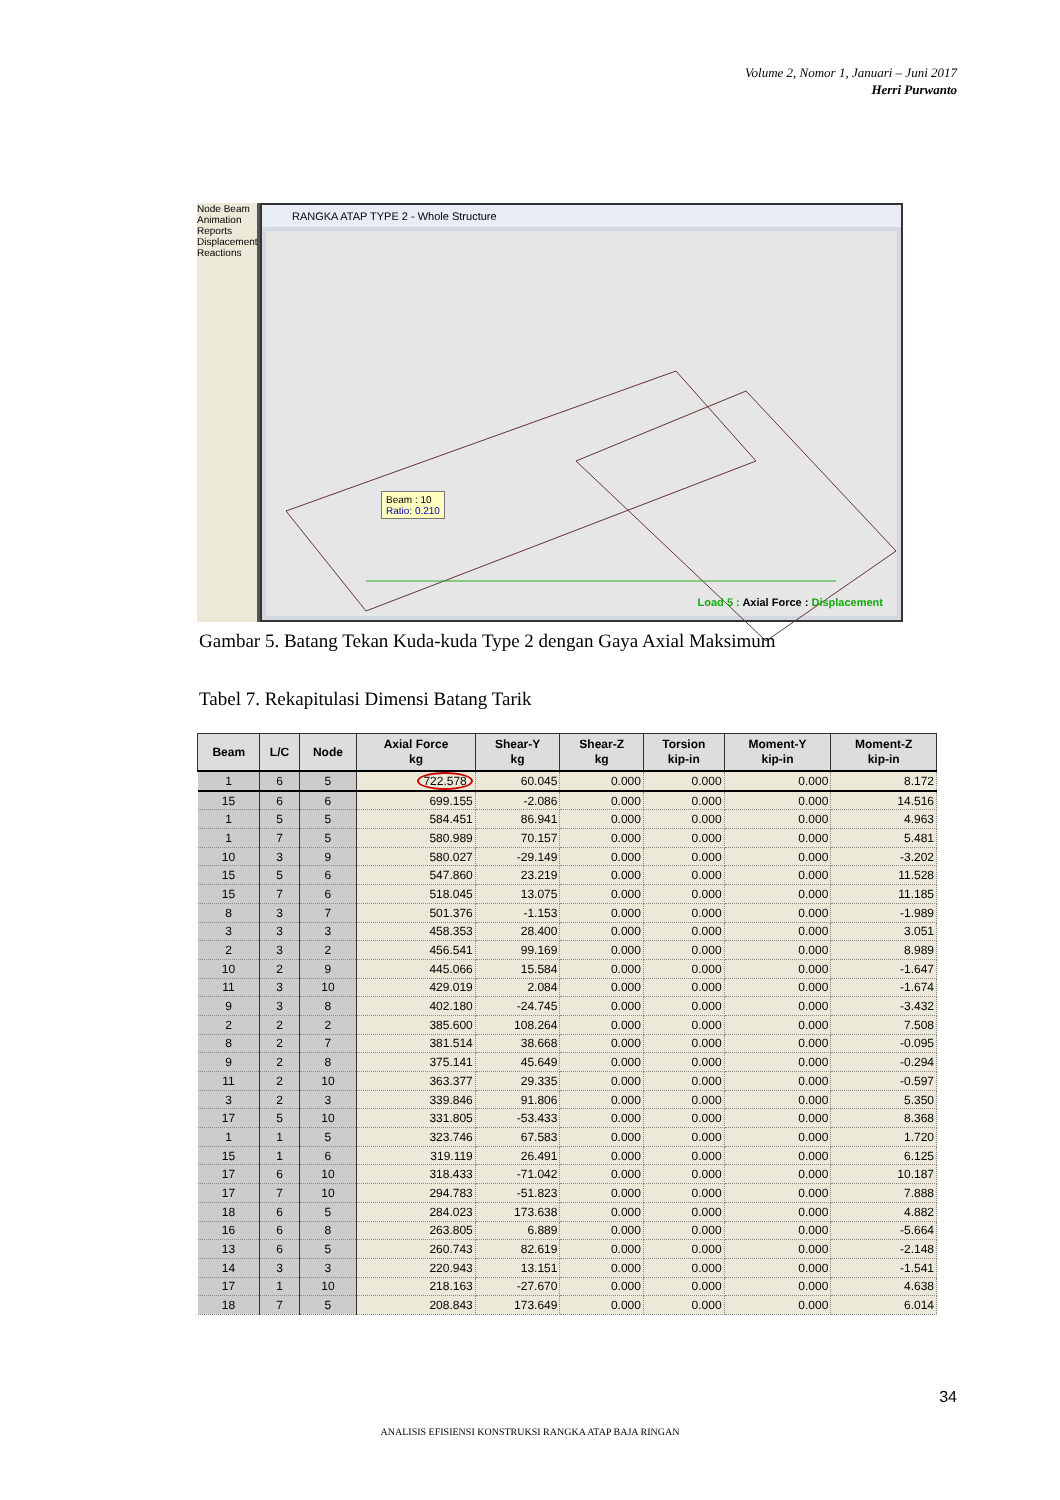Volume 2, Nomor 1, Januari – Juni 2017
Herri Purwanto
Node Beam Animation Reports Displacement Reactions
RANGKA ATAP TYPE 2 - Whole Structure
Beam : 10
Ratio: 0.210
Load 5 : Axial Force : Displacement
Gambar 5. Batang Tekan Kuda-kuda Type 2 dengan Gaya Axial Maksimum
Tabel 7. Rekapitulasi Dimensi Batang Tarik
| Beam | L/C | Node | Axial Force kg | Shear-Y kg | Shear-Z kg | Torsion kip-in | Moment-Y kip-in | Moment-Z kip-in |
| --- | --- | --- | --- | --- | --- | --- | --- | --- |
| 1 | 6 | 5 | 722.578 | 60.045 | 0.000 | 0.000 | 0.000 | 8.172 |
| 15 | 6 | 6 | 699.155 | -2.086 | 0.000 | 0.000 | 0.000 | 14.516 |
| 1 | 5 | 5 | 584.451 | 86.941 | 0.000 | 0.000 | 0.000 | 4.963 |
| 1 | 7 | 5 | 580.989 | 70.157 | 0.000 | 0.000 | 0.000 | 5.481 |
| 10 | 3 | 9 | 580.027 | -29.149 | 0.000 | 0.000 | 0.000 | -3.202 |
| 15 | 5 | 6 | 547.860 | 23.219 | 0.000 | 0.000 | 0.000 | 11.528 |
| 15 | 7 | 6 | 518.045 | 13.075 | 0.000 | 0.000 | 0.000 | 11.185 |
| 8 | 3 | 7 | 501.376 | -1.153 | 0.000 | 0.000 | 0.000 | -1.989 |
| 3 | 3 | 3 | 458.353 | 28.400 | 0.000 | 0.000 | 0.000 | 3.051 |
| 2 | 3 | 2 | 456.541 | 99.169 | 0.000 | 0.000 | 0.000 | 8.989 |
| 10 | 2 | 9 | 445.066 | 15.584 | 0.000 | 0.000 | 0.000 | -1.647 |
| 11 | 3 | 10 | 429.019 | 2.084 | 0.000 | 0.000 | 0.000 | -1.674 |
| 9 | 3 | 8 | 402.180 | -24.745 | 0.000 | 0.000 | 0.000 | -3.432 |
| 2 | 2 | 2 | 385.600 | 108.264 | 0.000 | 0.000 | 0.000 | 7.508 |
| 8 | 2 | 7 | 381.514 | 38.668 | 0.000 | 0.000 | 0.000 | -0.095 |
| 9 | 2 | 8 | 375.141 | 45.649 | 0.000 | 0.000 | 0.000 | -0.294 |
| 11 | 2 | 10 | 363.377 | 29.335 | 0.000 | 0.000 | 0.000 | -0.597 |
| 3 | 2 | 3 | 339.846 | 91.806 | 0.000 | 0.000 | 0.000 | 5.350 |
| 17 | 5 | 10 | 331.805 | -53.433 | 0.000 | 0.000 | 0.000 | 8.368 |
| 1 | 1 | 5 | 323.746 | 67.583 | 0.000 | 0.000 | 0.000 | 1.720 |
| 15 | 1 | 6 | 319.119 | 26.491 | 0.000 | 0.000 | 0.000 | 6.125 |
| 17 | 6 | 10 | 318.433 | -71.042 | 0.000 | 0.000 | 0.000 | 10.187 |
| 17 | 7 | 10 | 294.783 | -51.823 | 0.000 | 0.000 | 0.000 | 7.888 |
| 18 | 6 | 5 | 284.023 | 173.638 | 0.000 | 0.000 | 0.000 | 4.882 |
| 16 | 6 | 8 | 263.805 | 6.889 | 0.000 | 0.000 | 0.000 | -5.664 |
| 13 | 6 | 5 | 260.743 | 82.619 | 0.000 | 0.000 | 0.000 | -2.148 |
| 14 | 3 | 3 | 220.943 | 13.151 | 0.000 | 0.000 | 0.000 | -1.541 |
| 17 | 1 | 10 | 218.163 | -27.670 | 0.000 | 0.000 | 0.000 | 4.638 |
| 18 | 7 | 5 | 208.843 | 173.649 | 0.000 | 0.000 | 0.000 | 6.014 |
34
ANALISIS EFISIENSI KONSTRUKSI RANGKA ATAP BAJA RINGAN